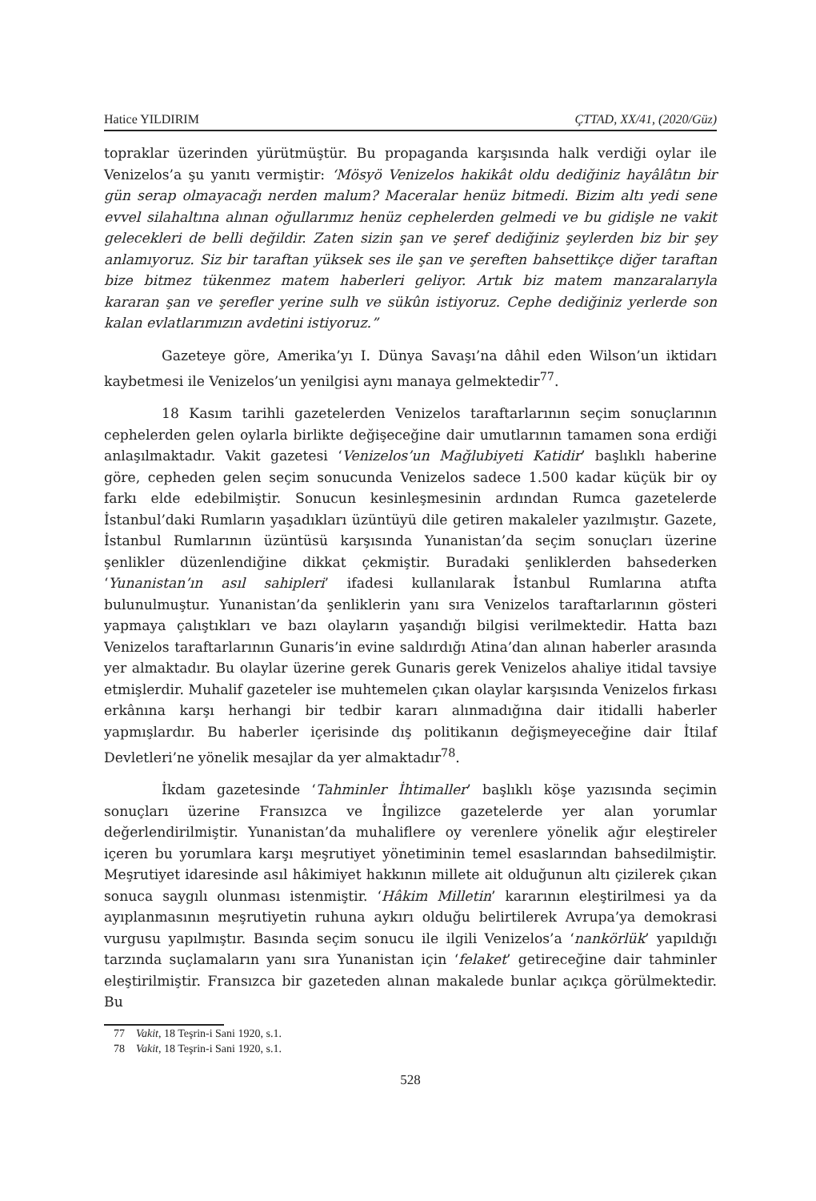Hatice YILDIRIM ÇTTAD, XX/41, (2020/Güz)
topraklar üzerinden yürütmüştür. Bu propaganda karşısında halk verdiği oylar ile Venizelos’a şu yanıtı vermiştir: ‘Mösyö Venizelos hakikât oldu dediğiniz hayâlâtın bir gün serap olmayacağı nerden malum? Maceralar henüz bitmedi. Bizim altı yedi sene evvel silahaltına alınan oğullarımız henüz cephelerden gelmedi ve bu gidişle ne vakit gelecekleri de belli değildir. Zaten sizin şan ve şeref dediğiniz şeylerden biz bir şey anlamıyoruz. Siz bir taraftan yüksek ses ile şan ve şereften bahsettikçe diğer taraftan bize bitmez tükenmez matem haberleri geliyor. Artık biz matem manzaralarıyla kararan şan ve şerefler yerine sulh ve sükûn istiyoruz. Cephe dediğiniz yerlerde son kalan evlatlarımızın avdetini istiyoruz.”
Gazeteye göre, Amerika’yı I. Dünya Savaşı’na dâhil eden Wilson’un iktidarı kaybetmesi ile Venizelos’un yenilgisi aynı manaya gelmektedir<sup>77</sup>.
18 Kasım tarihli gazetelerden Venizelos taraftarlarının seçim sonuçlarının cephelerden gelen oylarla birlikte değişeceğine dair umutlarının tamamen sona erdiği anlaşılmaktadır. Vakit gazetesi ‘Venizelos’un Mağlubiyeti Katidir’ başlıklı haberine göre, cepheden gelen seçim sonucunda Venizelos sadece 1.500 kadar küçük bir oy farkı elde edebilmiştir. Sonucun kesinleşmesinin ardından Rumca gazetelerde İstanbul’daki Rumların yaşadıkları üzüntüyü dile getiren makaleler yazılmıştır. Gazete, İstanbul Rumlarının üzüntüsü karşısında Yunanistan’da seçim sonuçları üzerine şenlikler düzenlendiğine dikkat çekmiştir. Buradaki şenliklerden bahsederken ‘Yunanistan’ın asıl sahipleri’ ifadesi kullanılarak İstanbul Rumlarına atıfta bulunulmuştur. Yunanistan’da şenliklerin yanı sıra Venizelos taraftarlarının gösteri yapmaya çalıştıkları ve bazı olayların yaşandığı bilgisi verilmektedir. Hatta bazı Venizelos taraftarlarının Gunaris’in evine saldırdığı Atina’dan alınan haberler arasında yer almaktadır. Bu olaylar üzerine gerek Gunaris gerek Venizelos ahaliye itidal tavsiye etmişlerdir. Muhalif gazeteler ise muhtemelen çıkan olaylar karşısında Venizelos fırkası erkânına karşı herhangi bir tedbir kararı alınmadığına dair itidalli haberler yapmışlardır. Bu haberler içerisinde dış politikanın değişmeyeceğine dair İtilaf Devletleri’ne yönelik mesajlar da yer almaktadır<sup>78</sup>.
İkdam gazetesinde ‘Tahminler İhtimaller’ başlıklı köşe yazısında seçimin sonuçları üzerine Fransızca ve İngilizce gazetelerde yer alan yorumlar değerlendirilmiştir. Yunanistan’da muhaliflere oy verenlere yönelik ağır eleştireler içeren bu yorumlara karşı meşrutiyet yönetiminin temel esaslarından bahsedilmiştir. Meşrutiyet idaresinde asıl hâkimiyet hakkının millete ait olduğunun altı çizilerek çıkan sonuca saygılı olunması istenmiştir. ‘Hâkim Milletin’ kararının eleştirilmesi ya da ayıplanmasının meşrutiyetin ruhuna aykırı olduğu belirtilerek Avrupa’ya demokrasi vurgusu yapılmıştır. Basında seçim sonucu ile ilgili Venizelos’a ‘nankörlük’ yapıldığı tarzında suçlamaların yanı sıra Yunanistan için ‘felaket’ getireceğine dair tahminler eleştirilmiştir. Fransızca bir gazeteden alınan makalede bunlar açıkça görülmektedir. Bu
77 Vakit, 18 Teşrin-i Sani 1920, s.1.
78 Vakit, 18 Teşrin-i Sani 1920, s.1.
528